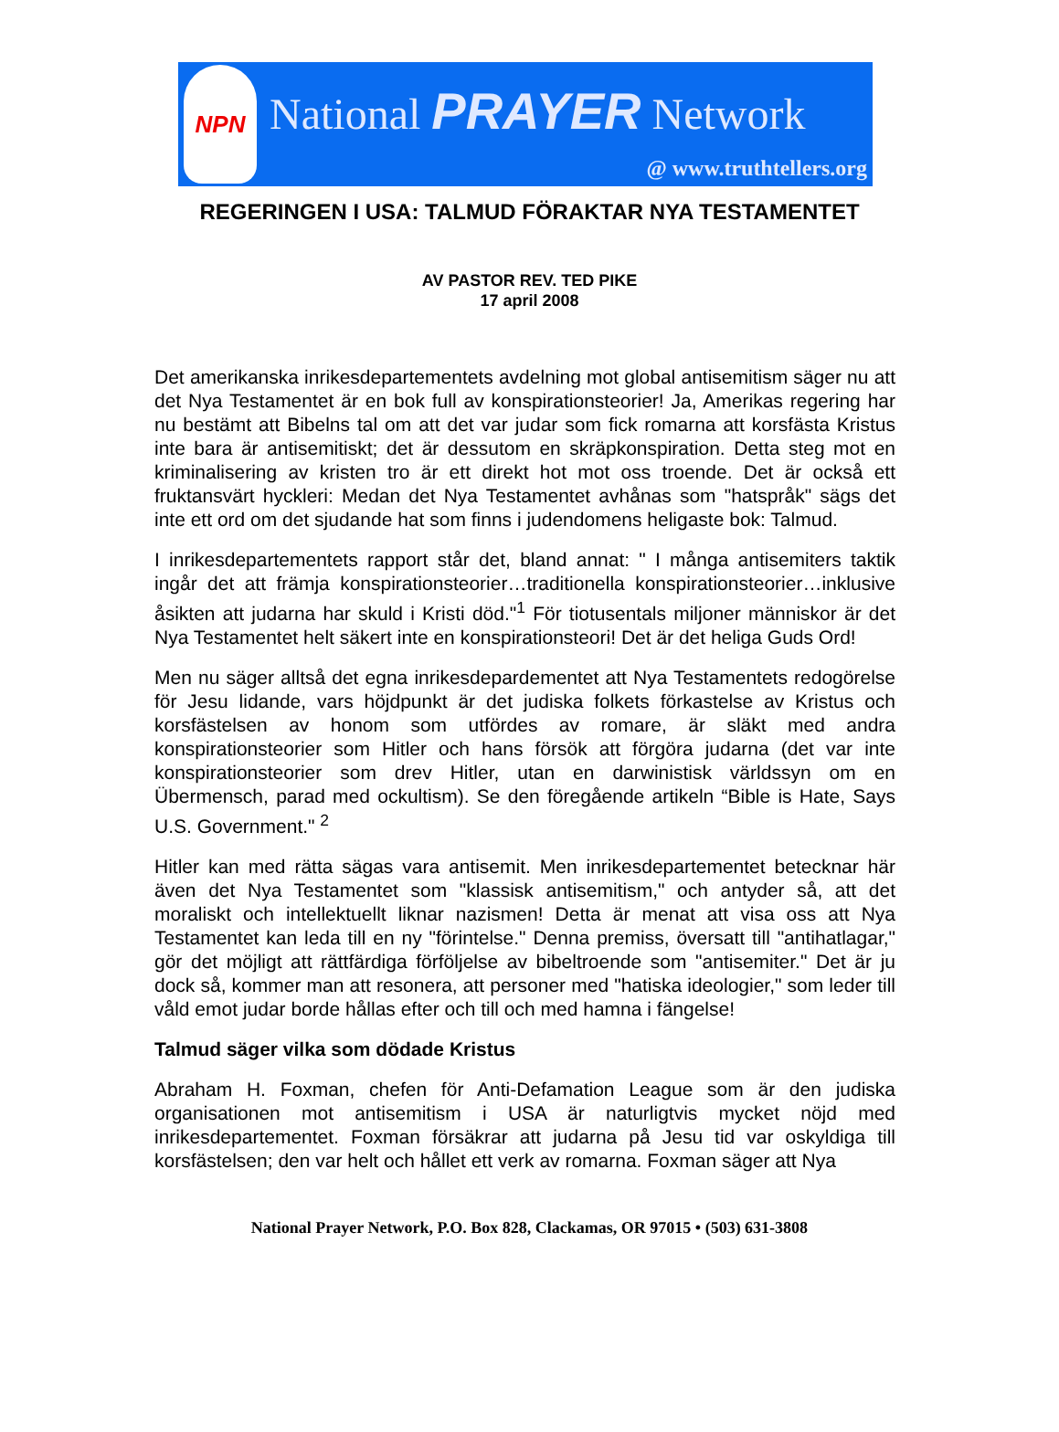NPN
National PRAYER Network
@ www.truthtellers.org
REGERINGEN I USA: TALMUD FÖRAKTAR NYA TESTAMENTET
AV PASTOR REV. TED PIKE
17 april 2008
Det amerikanska inrikesdepartementets avdelning mot global antisemitism säger nu att det Nya Testamentet är en bok full av konspirationsteorier! Ja, Amerikas regering har nu bestämt att Bibelns tal om att det var judar som fick romarna att korsfästa Kristus inte bara är antisemitiskt; det är dessutom en skräpkonspiration. Detta steg mot en kriminalisering av kristen tro är ett direkt hot mot oss troende. Det är också ett fruktansvärt hyckleri: Medan det Nya Testamentet avhånas som "hatspråk" sägs det inte ett ord om det sjudande hat som finns i judendomens heligaste bok: Talmud.
I inrikesdepartementets rapport står det, bland annat: " I många antisemiters taktik ingår det att främja konspirationsteorier…traditionella konspirationsteorier…inklusive åsikten att judarna har skuld i Kristi död."<sup>1</sup> För tiotusentals miljoner människor är det Nya Testamentet helt säkert inte en konspirationsteori! Det är det heliga Guds Ord!
Men nu säger alltså det egna inrikesdepardementet att Nya Testamentets redogörelse för Jesu lidande, vars höjdpunkt är det judiska folkets förkastelse av Kristus och korsfästelsen av honom som utfördes av romare, är släkt med andra konspirationsteorier som Hitler och hans försök att förgöra judarna (det var inte konspirationsteorier som drev Hitler, utan en darwinistisk världssyn om en Übermensch, parad med ockultism). Se den föregående artikeln “Bible is Hate, Says U.S. Government." <sup>2</sup>
Hitler kan med rätta sägas vara antisemit. Men inrikesdepartementet betecknar här även det Nya Testamentet som "klassisk antisemitism," och antyder så, att det moraliskt och intellektuellt liknar nazismen! Detta är menat att visa oss att Nya Testamentet kan leda till en ny "förintelse." Denna premiss, översatt till "antihatlagar," gör det möjligt att rättfärdiga förföljelse av bibeltroende som "antisemiter." Det är ju dock så, kommer man att resonera, att personer med "hatiska ideologier," som leder till våld emot judar borde hållas efter och till och med hamna i fängelse!
Talmud säger vilka som dödade Kristus
Abraham H. Foxman, chefen för Anti-Defamation League som är den judiska organisationen mot antisemitism i USA är naturligtvis mycket nöjd med inrikesdepartementet. Foxman försäkrar att judarna på Jesu tid var oskyldiga till korsfästelsen; den var helt och hållet ett verk av romarna. Foxman säger att Nya
National Prayer Network, P.O. Box 828, Clackamas, OR 97015 • (503) 631-3808